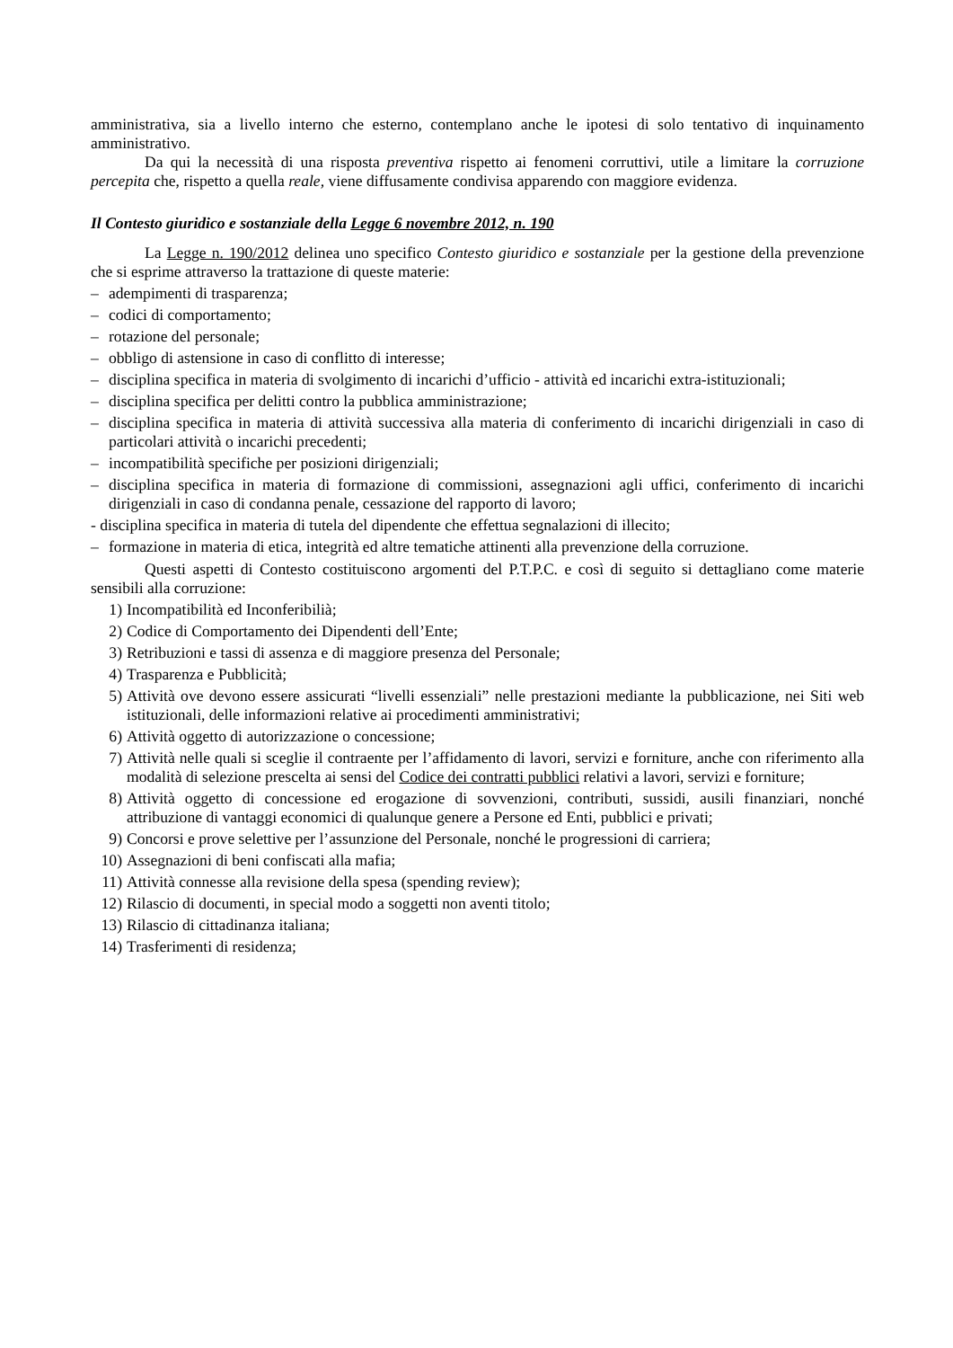amministrativa, sia a livello interno che esterno, contemplano anche le ipotesi di solo tentativo di inquinamento amministrativo.
Da qui la necessità di una risposta preventiva rispetto ai fenomeni corruttivi, utile a limitare la corruzione percepita che, rispetto a quella reale, viene diffusamente condivisa apparendo con maggiore evidenza.
Il Contesto giuridico e sostanziale della Legge 6 novembre 2012, n. 190
La Legge n. 190/2012 delinea uno specifico Contesto giuridico e sostanziale per la gestione della prevenzione che si esprime attraverso la trattazione di queste materie:
– adempimenti di trasparenza;
– codici di comportamento;
– rotazione del personale;
– obbligo di astensione in caso di conflitto di interesse;
– disciplina specifica in materia di svolgimento di incarichi d’ufficio - attività ed incarichi extra-istituzionali;
– disciplina specifica per delitti contro la pubblica amministrazione;
– disciplina specifica in materia di attività successiva alla materia di conferimento di incarichi dirigenziali in caso di particolari attività o incarichi precedenti;
– incompatibilità specifiche per posizioni dirigenziali;
– disciplina specifica in materia di formazione di commissioni, assegnazioni agli uffici, conferimento di incarichi dirigenziali in caso di condanna penale, cessazione del rapporto di lavoro;
- disciplina specifica in materia di tutela del dipendente che effettua segnalazioni di illecito;
– formazione in materia di etica, integrità ed altre tematiche attinenti alla prevenzione della corruzione.
Questi aspetti di Contesto costituiscono argomenti del P.T.P.C. e così di seguito si dettagliano come materie sensibili alla corruzione:
1) Incompatibilità ed Inconferibilià;
2) Codice di Comportamento dei Dipendenti dell’Ente;
3) Retribuzioni e tassi di assenza e di maggiore presenza del Personale;
4) Trasparenza e Pubblicità;
5) Attività ove devono essere assicurati “livelli essenziali” nelle prestazioni mediante la pubblicazione, nei Siti web istituzionali, delle informazioni relative ai procedimenti amministrativi;
6) Attività oggetto di autorizzazione o concessione;
7) Attività nelle quali si sceglie il contraente per l’affidamento di lavori, servizi e forniture, anche con riferimento alla modalità di selezione prescelta ai sensi del Codice dei contratti pubblici relativi a lavori, servizi e forniture;
8) Attività oggetto di concessione ed erogazione di sovvenzioni, contributi, sussidi, ausili finanziari, nonché attribuzione di vantaggi economici di qualunque genere a Persone ed Enti, pubblici e privati;
9) Concorsi e prove selettive per l’assunzione del Personale, nonché le progressioni di carriera;
10) Assegnazioni di beni confiscati alla mafia;
11) Attività connesse alla revisione della spesa (spending review);
12) Rilascio di documenti, in special modo a soggetti non aventi titolo;
13) Rilascio di cittadinanza italiana;
14) Trasferimenti di residenza;